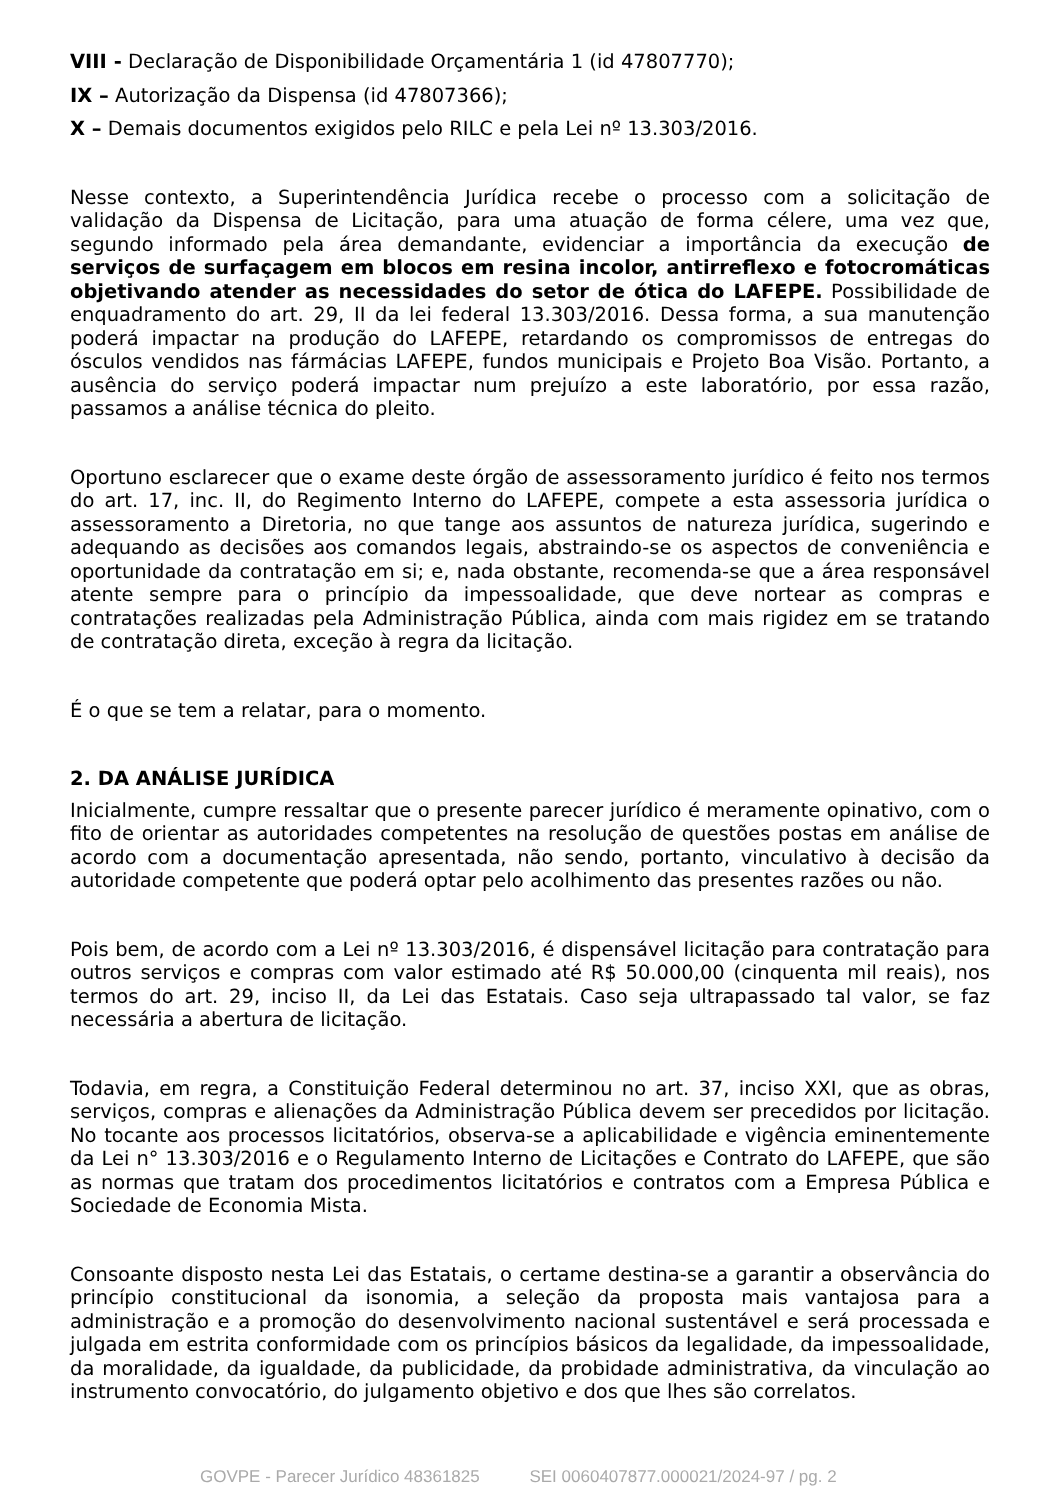VIII - Declaração de Disponibilidade Orçamentária 1 (id 47807770);
IX – Autorização da Dispensa (id 47807366);
X – Demais documentos exigidos pelo RILC e pela Lei nº 13.303/2016.
Nesse contexto, a Superintendência Jurídica recebe o processo com a solicitação de validação da Dispensa de Licitação, para uma atuação de forma célere, uma vez que, segundo informado pela área demandante, evidenciar a importância da execução de serviços de surfaçagem em blocos em resina incolor, antirreflexo e fotocromáticas objetivando atender as necessidades do setor de ótica do LAFEPE. Possibilidade de enquadramento do art. 29, II da lei federal 13.303/2016. Dessa forma, a sua manutenção poderá impactar na produção do LAFEPE, retardando os compromissos de entregas do ósculos vendidos nas fármácias LAFEPE, fundos municipais e Projeto Boa Visão. Portanto, a ausência do serviço poderá impactar num prejuízo a este laboratório, por essa razão, passamos a análise técnica do pleito.
Oportuno esclarecer que o exame deste órgão de assessoramento jurídico é feito nos termos do art. 17, inc. II, do Regimento Interno do LAFEPE, compete a esta assessoria jurídica o assessoramento a Diretoria, no que tange aos assuntos de natureza jurídica, sugerindo e adequando as decisões aos comandos legais, abstraindo-se os aspectos de conveniência e oportunidade da contratação em si; e, nada obstante, recomenda-se que a área responsável atente sempre para o princípio da impessoalidade, que deve nortear as compras e contratações realizadas pela Administração Pública, ainda com mais rigidez em se tratando de contratação direta, exceção à regra da licitação.
É o que se tem a relatar, para o momento.
2. DA ANÁLISE JURÍDICA
Inicialmente, cumpre ressaltar que o presente parecer jurídico é meramente opinativo, com o fito de orientar as autoridades competentes na resolução de questões postas em análise de acordo com a documentação apresentada, não sendo, portanto, vinculativo à decisão da autoridade competente que poderá optar pelo acolhimento das presentes razões ou não.
Pois bem, de acordo com a Lei nº 13.303/2016, é dispensável licitação para contratação para outros serviços e compras com valor estimado até R$ 50.000,00 (cinquenta mil reais), nos termos do art. 29, inciso II, da Lei das Estatais. Caso seja ultrapassado tal valor, se faz necessária a abertura de licitação.
Todavia, em regra, a Constituição Federal determinou no art. 37, inciso XXI, que as obras, serviços, compras e alienações da Administração Pública devem ser precedidos por licitação. No tocante aos processos licitatórios, observa-se a aplicabilidade e vigência eminentemente da Lei n° 13.303/2016 e o Regulamento Interno de Licitações e Contrato do LAFEPE, que são as normas que tratam dos procedimentos licitatórios e contratos com a Empresa Pública e Sociedade de Economia Mista.
Consoante disposto nesta Lei das Estatais, o certame destina-se a garantir a observância do princípio constitucional da isonomia, a seleção da proposta mais vantajosa para a administração e a promoção do desenvolvimento nacional sustentável e será processada e julgada em estrita conformidade com os princípios básicos da legalidade, da impessoalidade, da moralidade, da igualdade, da publicidade, da probidade administrativa, da vinculação ao instrumento convocatório, do julgamento objetivo e dos que lhes são correlatos.
GOVPE - Parecer Jurídico 48361825 SEI 0060407877.000021/2024-97 / pg. 2